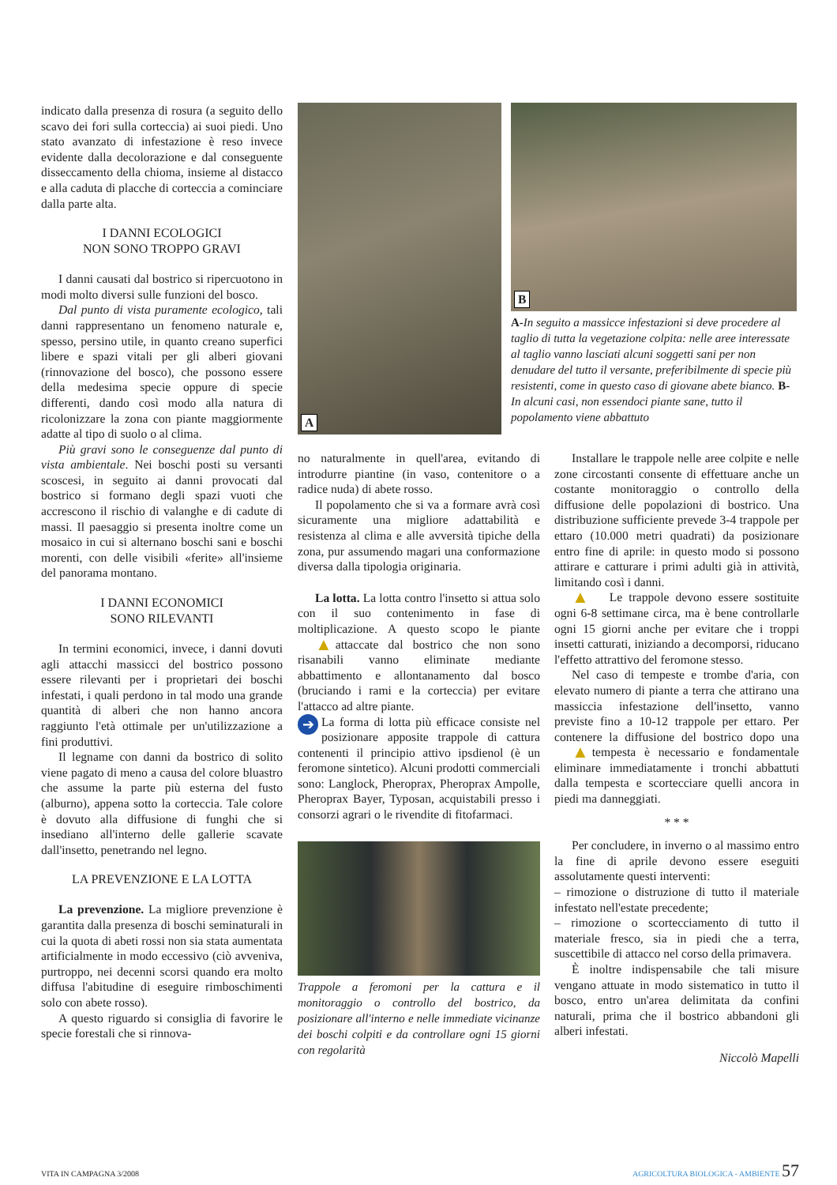A
B
A-In seguito a massicce infestazioni si deve procedere al taglio di tutta la vegetazione colpita: nelle aree interessate al taglio vanno lasciati alcuni soggetti sani per non denudare del tutto il versante, preferibilmente di specie più resistenti, come in questo caso di giovane abete bianco. B-In alcuni casi, non essendoci piante sane, tutto il popolamento viene abbattuto
indicato dalla presenza di rosura (a seguito dello scavo dei fori sulla corteccia) ai suoi piedi. Uno stato avanzato di infestazione è reso invece evidente dalla decolorazione e dal conseguente disseccamento della chioma, insieme al distacco e alla caduta di placche di corteccia a cominciare dalla parte alta.
I DANNI ECOLOGICI
NON SONO TROPPO GRAVI
I danni causati dal bostrico si ripercuotono in modi molto diversi sulle funzioni del bosco.
Dal punto di vista puramente ecologico, tali danni rappresentano un fenomeno naturale e, spesso, persino utile, in quanto creano superfici libere e spazi vitali per gli alberi giovani (rinnovazione del bosco), che possono essere della medesima specie oppure di specie differenti, dando così modo alla natura di ricolonizzare la zona con piante maggiormente adatte al tipo di suolo o al clima.
Più gravi sono le conseguenze dal punto di vista ambientale. Nei boschi posti su versanti scoscesi, in seguito ai danni provocati dal bostrico si formano degli spazi vuoti che accrescono il rischio di valanghe e di cadute di massi. Il paesaggio si presenta inoltre come un mosaico in cui si alternano boschi sani e boschi morenti, con delle visibili «ferite» all'insieme del panorama montano.
I DANNI ECONOMICI
SONO RILEVANTI
In termini economici, invece, i danni dovuti agli attacchi massicci del bostrico possono essere rilevanti per i proprietari dei boschi infestati, i quali perdono in tal modo una grande quantità di alberi che non hanno ancora raggiunto l'età ottimale per un'utilizzazione a fini produttivi.
Il legname con danni da bostrico di solito viene pagato di meno a causa del colore bluastro che assume la parte più esterna del fusto (alburno), appena sotto la corteccia. Tale colore è dovuto alla diffusione di funghi che si insediano all'interno delle gallerie scavate dall'insetto, penetrando nel legno.
LA PREVENZIONE E LA LOTTA
La prevenzione. La migliore prevenzione è garantita dalla presenza di boschi seminaturali in cui la quota di abeti rossi non sia stata aumentata artificialmente in modo eccessivo (ciò avveniva, purtroppo, nei decenni scorsi quando era molto diffusa l'abitudine di eseguire rimboschimenti solo con abete rosso).
A questo riguardo si consiglia di favorire le specie forestali che si rinnova-
no naturalmente in quell'area, evitando di introdurre piantine (in vaso, contenitore o a radice nuda) di abete rosso.
Il popolamento che si va a formare avrà così sicuramente una migliore adattabilità e resistenza al clima e alle avversità tipiche della zona, pur assumendo magari una conformazione diversa dalla tipologia originaria.
La lotta. La lotta contro l'insetto si attua solo con il suo contenimento in fase di moltiplicazione. A questo scopo le piante attaccate dal bostrico che non so ▲ no risanabili vanno eliminate mediante abbattimento e allontanamento dal bosco (bruciando i rami e la corteccia) per evitare l'attacco ad altre piante.
➔ La forma di lotta più efficace consiste nel posizionare apposite trappole di cattura contenenti il principio attivo ipsdienol (è un feromone sintetico). Alcuni prodotti commerciali sono: Langlock, Pheroprax, Pheroprax Ampolle, Pheroprax Bayer, Typosan, acquistabili presso i consorzi agrari o le rivendite di fitofarmaci.
Trappole a feromoni per la cattura e il monitoraggio o controllo del bostrico, da posizionare all'interno e nelle immediate vicinanze dei boschi colpiti e da controllare ogni 15 giorni con regolarità
Installare le trappole nelle aree colpite e nelle zone circostanti consente di effettuare anche un costante monitoraggio o controllo della diffusione delle popolazioni di bostrico. Una distribuzione sufficiente prevede 3-4 trappole per ettaro (10.000 metri quadrati) da posizionare entro fine di aprile: in questo modo si possono attirare e catturare i primi adulti già in attività, limitando così i danni.
Le trappole devono essere sostituite ▲ ogni 6-8 settimane circa, ma è bene controllarle ogni 15 giorni anche per evitare che i troppi insetti catturati, iniziando a decomporsi, riducano l'effetto attrattivo del feromone stesso.
Nel caso di tempeste e trombe d'aria, con elevato numero di piante a terra che attirano una massiccia infestazione dell'insetto, vanno previste fino a 10-12 trappole per ettaro. Per contenere la diffusione del bostrico dopo una tempesta è ne ▲ cessario e fondamentale eliminare immediatamente i tronchi abbattuti dalla tempesta e scortecciare quelli ancora in piedi ma danneggiati.
* * *
Per concludere, in inverno o al massimo entro la fine di aprile devono essere eseguiti assolutamente questi interventi:
– rimozione o distruzione di tutto il materiale infestato nell'estate precedente;
– rimozione o scortecciamento di tutto il materiale fresco, sia in piedi che a terra, suscettibile di attacco nel corso della primavera.
È inoltre indispensabile che tali misure vengano attuate in modo sistematico in tutto il bosco, entro un'area delimitata da confini naturali, prima che il bostrico abbandoni gli alberi infestati.
Niccolò Mapelli
VITA IN CAMPAGNA 3/2008 AGRICOLTURA BIOLOGICA - AMBIENTE 57